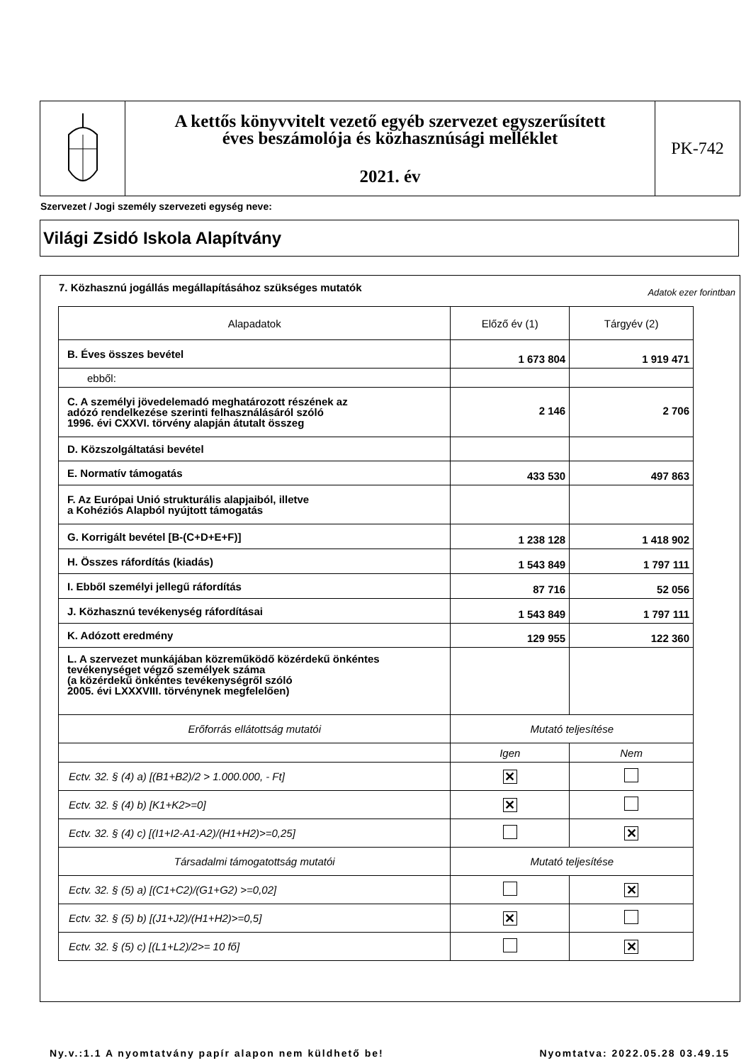A kettős könyvvitelt vezető egyéb szervezet egyszerűsített
éves beszámolója és közhasznúsági melléklet
2021. év
PK-742
Szervezet / Jogi személy szervezeti egység neve:
Világi Zsidó Iskola Alapítvány
7. Közhasznú jogállás megállapításához szükséges mutatók
Adatok ezer forintban
| Alapadatok | Előző év (1) | Tárgyév (2) |
| --- | --- | --- |
| B. Éves összes bevétel | 1 673 804 | 1 919 471 |
| ebből: | | |
| C. A személyi jövedelemadó meghatározott részének az adózó rendelkezése szerinti felhasználásáról szóló 1996. évi CXXVI. törvény alapján átutalt összeg | 2 146 | 2 706 |
| D. Közszolgáltatási bevétel | | |
| E. Normatív támogatás | 433 530 | 497 863 |
| F. Az Európai Unió strukturális alapjaiból, illetve a Kohéziós Alapból nyújtott támogatás | | |
| G. Korrigált bevétel [B-(C+D+E+F)] | 1 238 128 | 1 418 902 |
| H. Összes ráfordítás (kiadás) | 1 543 849 | 1 797 111 |
| I. Ebből személyi jellegű ráfordítás | 87 716 | 52 056 |
| J. Közhasznú tevékenység ráfordításai | 1 543 849 | 1 797 111 |
| K. Adózott eredmény | 129 955 | 122 360 |
| L. A szervezet munkájában közreműködő közérdekű önkéntes tevékenységet végző személyek száma (a közérdekű önkéntes tevékenységről szóló 2005. évi LXXXVIII. törvénynek megfelelően) | | |
| Erőforrás ellátottság mutatói | Mutató teljesítése | |
| | Igen | Nem |
| Ectv. 32. § (4) a) [(B1+B2)/2 > 1.000.000, - Ft] | ✕ | |
| Ectv. 32. § (4) b) [K1+K2>=0] | ✕ | |
| Ectv. 32. § (4) c) [(I1+I2-A1-A2)/(H1+H2)>=0,25] | | ✕ |
| Társadalmi támogatottság mutatói | Mutató teljesítése | |
| Ectv. 32. § (5) a) [(C1+C2)/(G1+G2) >=0,02] | | ✕ |
| Ectv. 32. § (5) b) [(J1+J2)/(H1+H2)>=0,5] | ✕ | |
| Ectv. 32. § (5) c) [(L1+L2)/2>= 10 fő] | | ✕ |
Ny.v.:1.1 A nyomtatvány papír alapon nem küldhető be! Nyomtatva: 2022.05.28 03.49.15